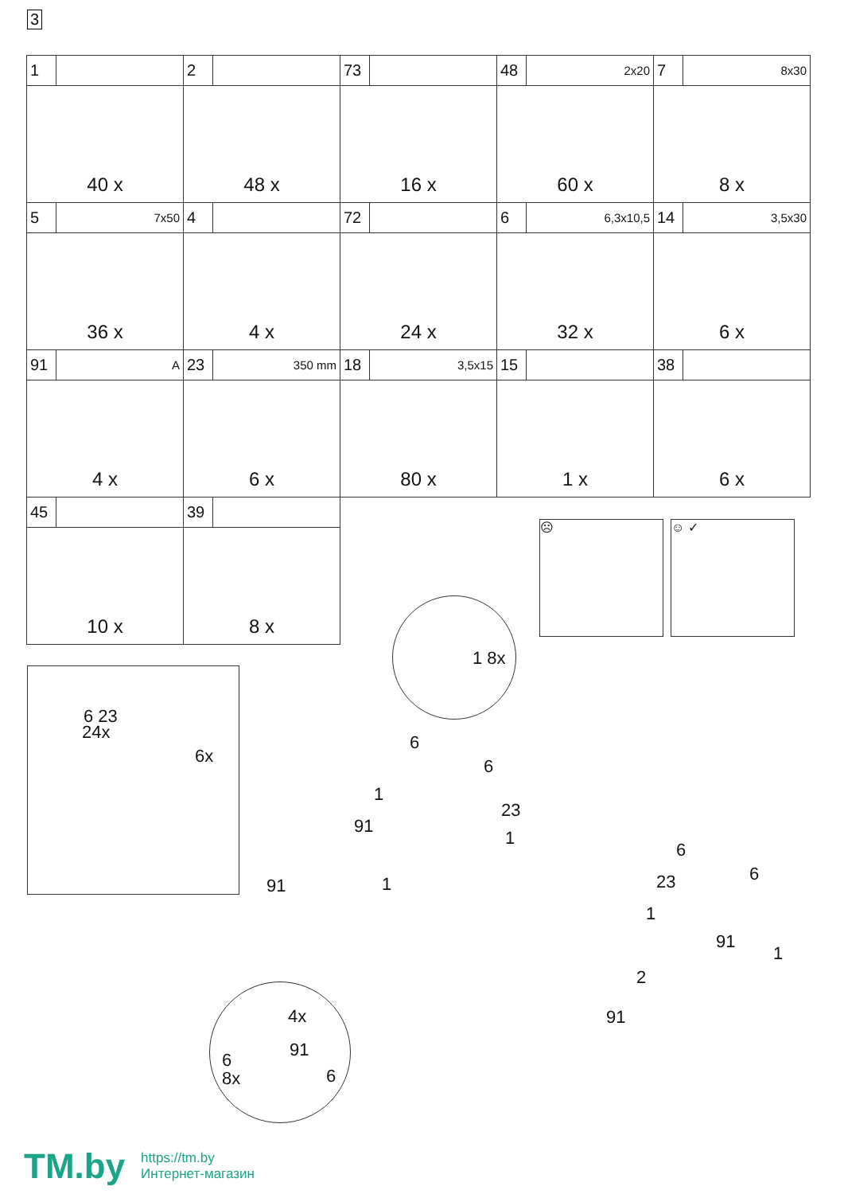3
| 1 40 x | 2 48 x | 73 16 x | 48 2x20 60 x | 7 8x30 8 x |
| 5 7x50 36 x | 4 4 x | 72 24 x | 6 6,3x10,5 32 x | 14 3,5x30 6 x |
| 91 A 4 x | 23 350 mm 6 x | 18 3,5x15 80 x | 15 1 x | 38 6 x |
| 45 10 x | 39 8 x | | | |
☹ ☺ ✓
1 8x
6 23
24x
6x
6
6
1
23
91
1
1
91
6
6
23
1
91
1
2
91
4x
91 6
6 8x
TM.by
https://tm.by
Интернет-магазин